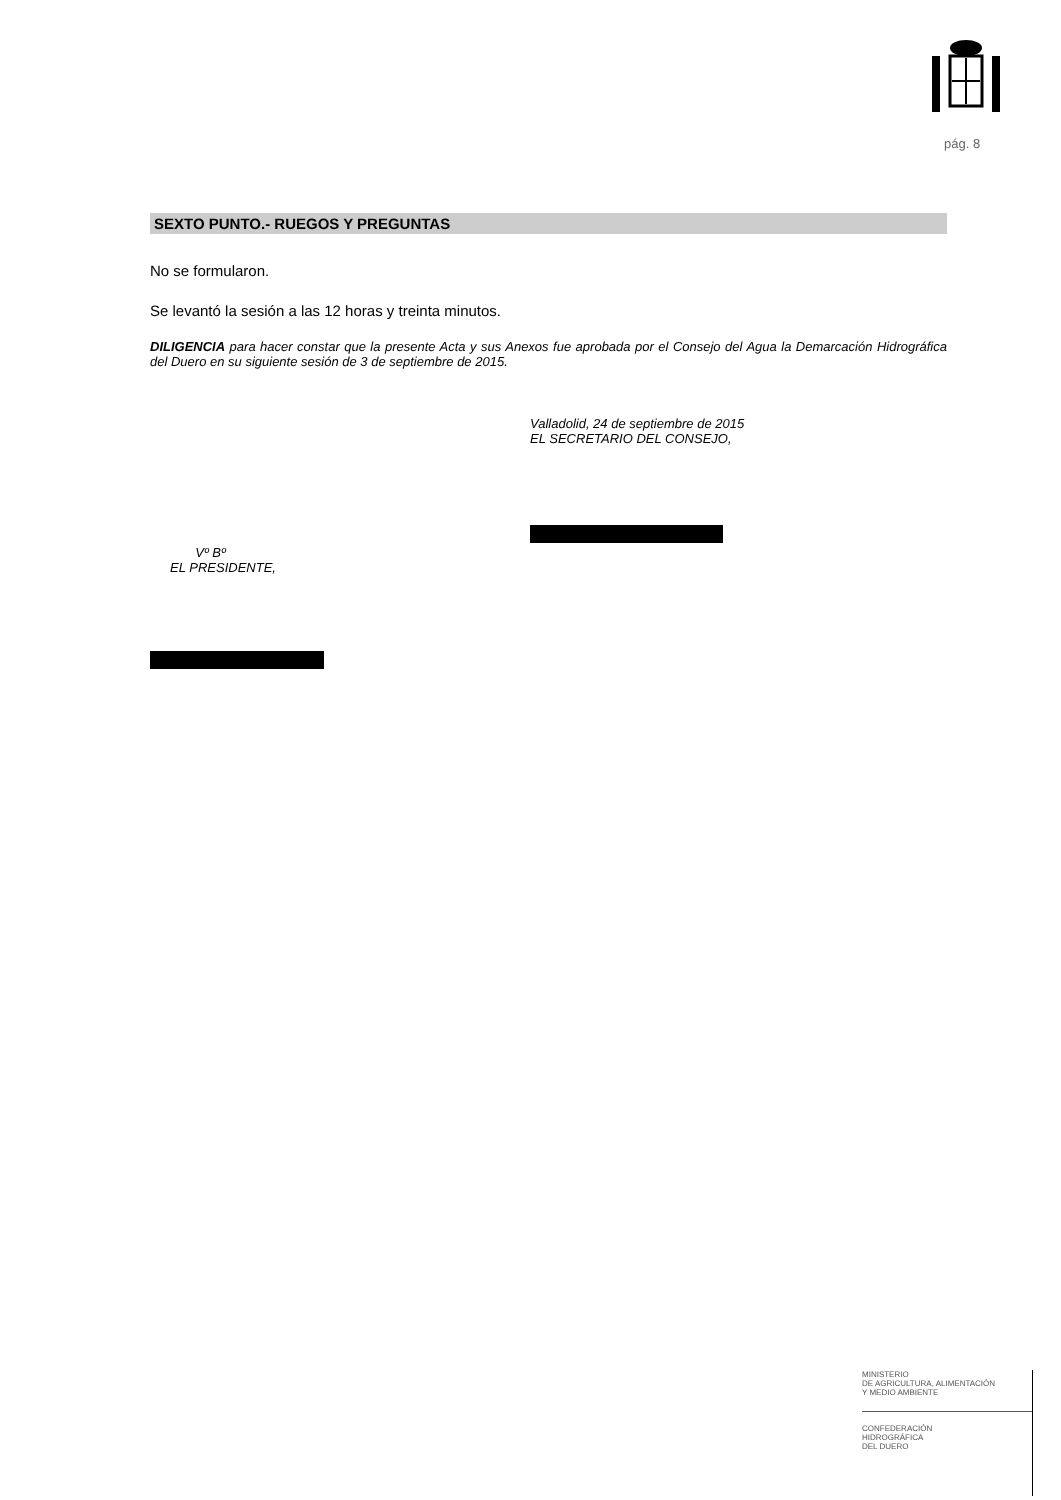pág. 8
SEXTO PUNTO.- RUEGOS Y PREGUNTAS
No se formularon.
Se levantó la sesión a las 12 horas y treinta minutos.
DILIGENCIA para hacer constar que la presente Acta y sus Anexos fue aprobada por el Consejo del Agua la Demarcación Hidrográfica del Duero en su siguiente sesión de 3 de septiembre de 2015.
Valladolid, 24 de septiembre de 2015
EL SECRETARIO DEL CONSEJO,
Vº Bº
EL PRESIDENTE,
MINISTERIO
DE AGRICULTURA, ALIMENTACIÓN
Y MEDIO AMBIENTE
CONFEDERACIÓN
HIDROGRÁFICA
DEL DUERO